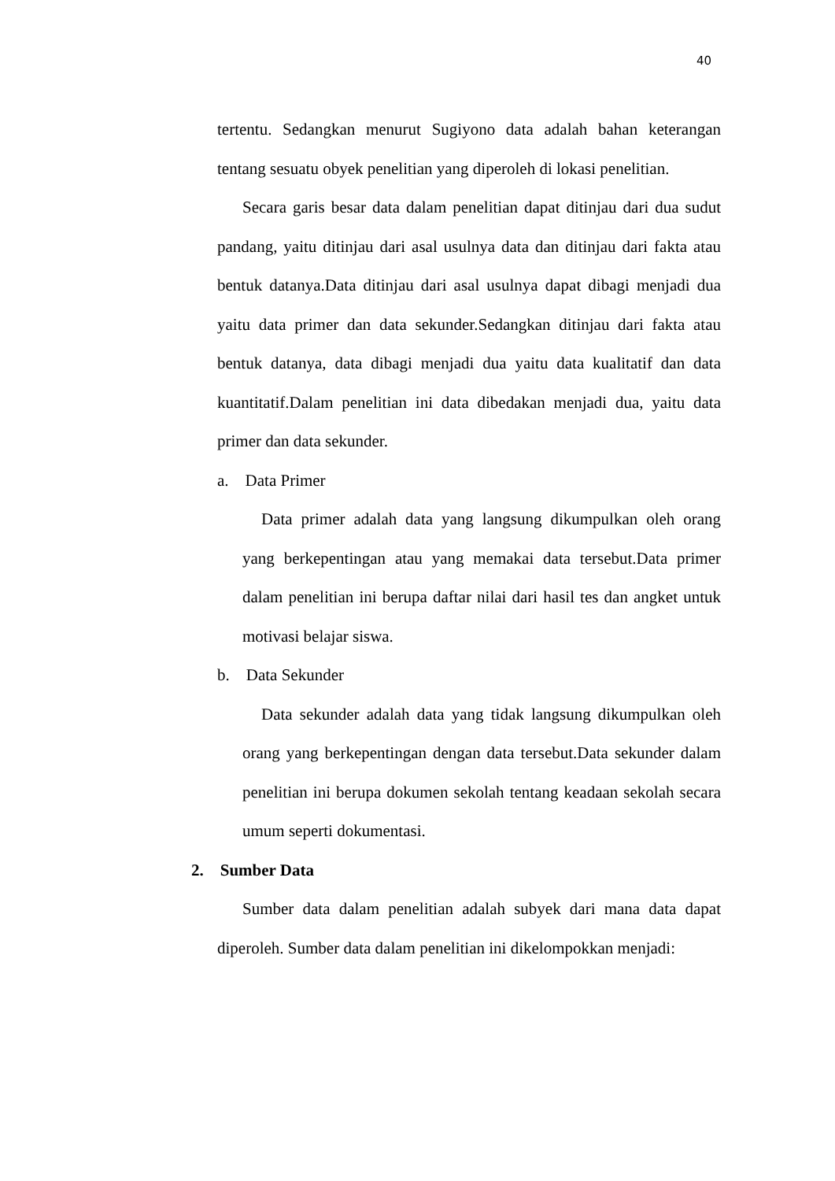40
tertentu. Sedangkan menurut Sugiyono data adalah bahan keterangan tentang sesuatu obyek penelitian yang diperoleh di lokasi penelitian.
Secara garis besar data dalam penelitian dapat ditinjau dari dua sudut pandang, yaitu ditinjau dari asal usulnya data dan ditinjau dari fakta atau bentuk datanya.Data ditinjau dari asal usulnya dapat dibagi menjadi dua yaitu data primer dan data sekunder.Sedangkan ditinjau dari fakta atau bentuk datanya, data dibagi menjadi dua yaitu data kualitatif dan data kuantitatif.Dalam penelitian ini data dibedakan menjadi dua, yaitu data primer dan data sekunder.
a. Data Primer
Data primer adalah data yang langsung dikumpulkan oleh orang yang berkepentingan atau yang memakai data tersebut.Data primer dalam penelitian ini berupa daftar nilai dari hasil tes dan angket untuk motivasi belajar siswa.
b. Data Sekunder
Data sekunder adalah data yang tidak langsung dikumpulkan oleh orang yang berkepentingan dengan data tersebut.Data sekunder dalam penelitian ini berupa dokumen sekolah tentang keadaan sekolah secara umum seperti dokumentasi.
2. Sumber Data
Sumber data dalam penelitian adalah subyek dari mana data dapat diperoleh. Sumber data dalam penelitian ini dikelompokkan menjadi: